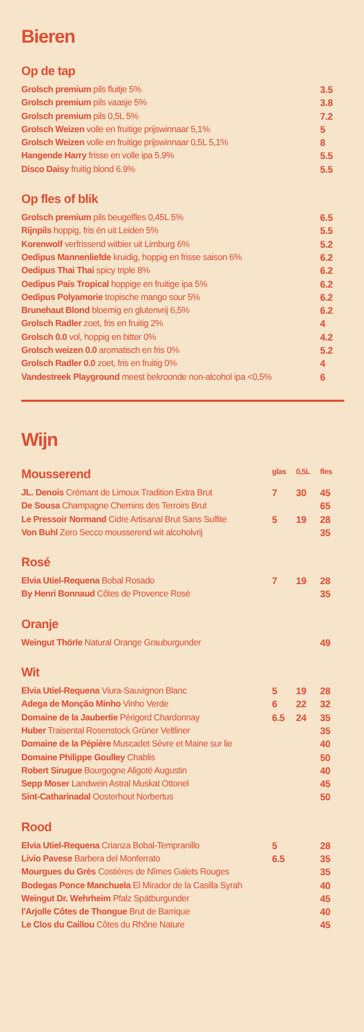Bieren
Op de tap
| Grolsch premium pils fluitje 5% | 3.5 |
| Grolsch premium pils vaasje 5% | 3.8 |
| Grolsch premium pils 0,5L 5% | 7.2 |
| Grolsch Weizen volle en fruitige prijswinnaar 5,1% | 5 |
| Grolsch Weizen volle en fruitige prijswinnaar 0,5L 5,1% | 8 |
| Hangende Harry frisse en volle ipa 5.9% | 5.5 |
| Disco Daisy fruitig blond 6.9% | 5.5 |
Op fles of blik
| Grolsch premium pils beugelfles 0,45L 5% | 6.5 |
| Rijnpils hoppig, fris én uit Leiden 5% | 5.5 |
| Korenwolf verfrissend witbier uit Limburg 6% | 5.2 |
| Oedipus Mannenliefde kruidig, hoppig en frisse saison 6% | 6.2 |
| Oedipus Thai Thai spicy triple 8% | 6.2 |
| Oedipus País Tropical hoppige en fruitige ipa 5% | 6.2 |
| Oedipus Polyamorie tropische mango sour 5% | 6.2 |
| Brunehaut Blond bloemig en glutenvrij 6,5% | 6.2 |
| Grolsch Radler zoet, fris en fruitig 2% | 4 |
| Grolsch 0.0 vol, hoppig en bitter 0% | 4.2 |
| Grolsch weizen 0.0 aromatisch en fris 0% | 5.2 |
| Grolsch Radler 0.0 zoet, fris en fruitig 0% | 4 |
| Vandestreek Playground meest bekroonde non-alcohol ipa <0,5% | 6 |
Wijn
| Mousserend | glas | 0,5L | fles |
| JL. Denois Crémant de Limoux Tradition Extra Brut | 7 | 30 | 45 |
| De Sousa Champagne Chemins des Terroirs Brut | | | 65 |
| Le Pressoir Normand Cidre Artisanal Brut Sans Sulfite | 5 | 19 | 28 |
| Von Buhl Zero Secco mousserend wit alcoholvrij | | | 35 |
Rosé
| Elvia Utiel-Requena Bobal Rosado | 7 | 19 | 28 |
| By Henri Bonnaud Côtes de Provence Rosé | | | 35 |
Oranje
| Weingut Thörle Natural Orange Grauburgunder | | | 49 |
Wit
| Elvia Utiel-Requena Viura-Sauvignon Blanc | 5 | 19 | 28 |
| Adega de Monção Minho Vinho Verde | 6 | 22 | 32 |
| Domaine de la Jaubertie Périgord Chardonnay | 6.5 | 24 | 35 |
| Huber Traisental Rosenstock Grüner Veltliner | | | 35 |
| Domaine de la Pépière Muscadet Sèvre et Maine sur lie | | | 40 |
| Domaine Philippe Goulley Chablis | | | 50 |
| Robert Sirugue Bourgogne Aligoté Augustin | | | 40 |
| Sepp Moser Landwein Astral Muskat Ottonel | | | 45 |
| Sint-Catharinadal Oosterhout Norbertus | | | 50 |
Rood
| Elvia Utiel-Requena Crianza Bobal-Tempranillo | 5 | | 28 |
| Livio Pavese Barbera del Monferrato | 6.5 | | 35 |
| Mourgues du Grès Costières de Nîmes Galets Rouges | | | 35 |
| Bodegas Ponce Manchuela El Mirador de la Casilla Syrah | | | 40 |
| Weingut Dr. Wehrheim Pfalz Spätburgunder | | | 45 |
| l'Arjolle Côtes de Thongue Brut de Barrique | | | 40 |
| Le Clos du Caillou Côtes du Rhône Nature | | | 45 |